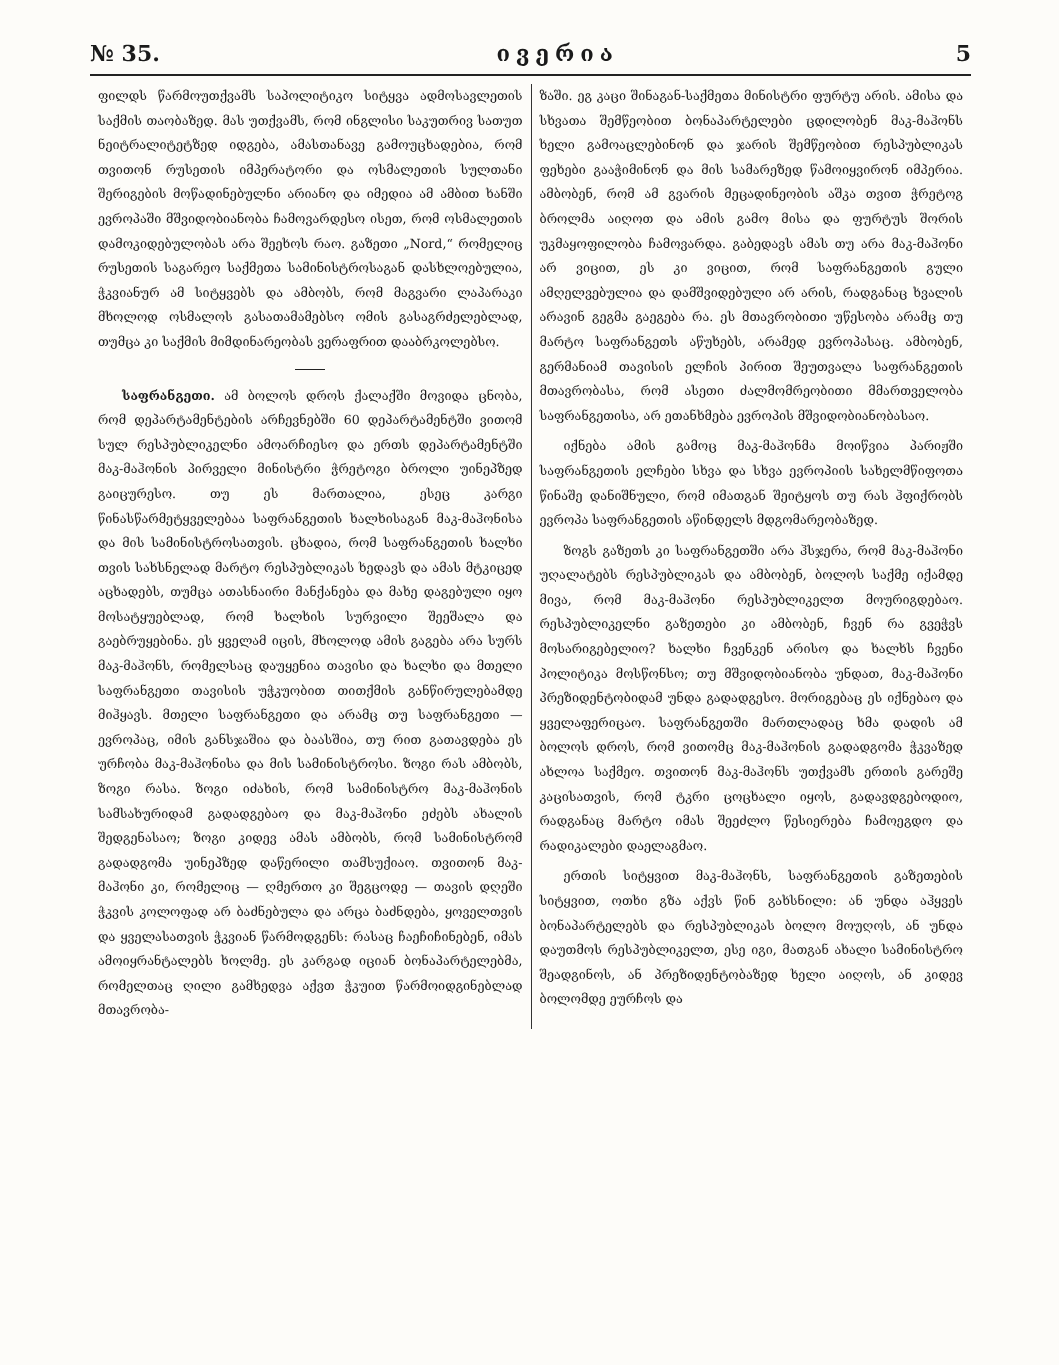№ 35. ივერია 5
ფილდს წარმოუთქვამს საპოლიტიკო სიტყვა ადმოსავლეთის საქმის თაობაზედ. მას უთქვამს, რომ ინგლისი საკუთრივ სათუთ ნეიტრალიტეტზედ იდგება, ამასთანავე გამოუცხადებია, რომ თვითონ რუსეთის იმპერატორი და ოსმალეთის სულთანი შერიგების მოწადინებულნი არიანო და იმედია ამ ამბით ხანში ევროპაში მშვიდობიანობა ჩამოვარდესო ისეთ, რომ ოსმალეთის დამოკიდებულობას არა შეეხოს რაო. გაზეთი „Nord,“ რომელიც რუსეთის საგარეო საქმეთა სამინისტროსაგან დასხლოებულია, ჭკვიანურ ამ სიტყვებს და ამბობს, რომ მაგვარი ლაპარაკი მხოლოდ ოსმალოს გასათამამებსო ომის გასაგრძელებლად, თუმცა კი საქმის მიმდინარეობას ვერაფრით დააბრკოლებსო.
საფრანგეთი. ამ ბოლოს დროს ქალაქში მოვიდა ცნობა, რომ დეპარტამენტების არჩევნებში 60 დეპარტამენტში ვითომ სულ რესპუბლიკელნი ამოარჩიესო და ერთს დეპარტამენტში მაკ-მაჰონის პირველი მინისტრი ჭრეტოგი ბროლი უინეპზედ გაიცურესო. თუ ეს მართალია, ესეც კარგი წინასწარმეტყველებაა საფრანგეთის ხალხისაგან მაკ-მაჰონისა და მის სამინისტროსათვის. ცხადია, რომ საფრანგეთის ხალხი თვის სახსნელად მარტო რესპუბლიკას ხედავს და ამას მტკიცედ აცხადებს, თუმცა ათასნაირი მანქანება და მახე დაგებული იყო მოსატყუებლად, რომ ხალხის სურვილი შეეშალა და გაებრუყებინა. ეს ყველამ იცის, მხოლოდ ამის გაგება არა სურს მაკ-მაჰონს, რომელსაც დაუყენია თავისი და ხალხი და მთელი საფრანგეთი თავისის უჭკუობით თითქმის განწირულებამდე მიჰყავს. მთელი საფრანგეთი და არამც თუ საფრანგეთი — ევროპაც, იმის განსჯაშია და ბაასშია, თუ რით გათავდება ეს ურჩობა მაკ-მაჰონისა და მის სამინისტროსი. ზოგი რას ამბობს, ზოგი რასა. ზოგი იძახის, რომ სამინისტრო მაკ-მაჰონის სამსახურიდამ გადადგებაო და მაკ-მაჰონი ეძებს ახალის შედგენასაო; ზოგი კიდევ ამას ამბობს, რომ სამინისტრომ გადადგომა უინეპზედ დაწერილი თამსუქიაო. თვითონ მაკ-მაჰონი კი, რომელიც — ღმერთო კი შეგცოდე — თავის დღეში ჭკვის კოლოფად არ ბაძნებულა და არცა ბაძნდება, ყოველთვის და ყველასათვის ჭკვიან წარმოდგენს: რასაც ჩაეჩიჩინებენ, იმას ამოიყრანტალებს ხოლმე. ეს კარგად იციან ბონაპარტელებმა, რომელთაც ღილი გამხედვა აქვთ ჭკუით წარმოიდგინებლად მთავრობა-
ზაში. ეგ კაცი შინაგან-საქმეთა მინისტრი ფურტუ არის. ამისა და სხვათა შემწეობით ბონაპარტელები ცდილობენ მაკ-მაჰონს ხელი გამოაცლებინონ და ჯარის შემწეობით რესპუბლიკას ფეხები გააჭიმინონ და მის სამარეზედ წამოიყვირონ იმპერია. ამბობენ, რომ ამ გვარის მეცადინეობის აშკა თვით ჭრეტოგ ბროლმა აიღოთ და ამის გამო მისა და ფურტუს შორის უკმაყოფილობა ჩამოვარდა. გაბედავს ამას თუ არა მაკ-მაჰონი არ ვიცით, ეს კი ვიცით, რომ საფრანგეთის გული ამღელვებულია და დამშვიდებული არ არის, რადგანაც ხვალის არავინ გეგმა გაეგება რა. ეს მთავრობითი უწესობა არამც თუ მარტო საფრანგეთს აწუხებს, არამედ ევროპასაც. ამბობენ, გერმანიამ თავისის ელჩის პირით შეუთვალა საფრანგეთის მთავრობასა, რომ ასეთი ძალმომრეობითი მმართველობა საფრანგეთისა, არ ეთანხმება ევროპის მშვიდობიანობასაო.
იქნება ამის გამოც მაკ-მაჰონმა მოიწვია პარიჟში საფრანგეთის ელჩები სხვა და სხვა ევროპიის სახელმწიფოთა წინაშე დანიშნული, რომ იმათგან შეიტყოს თუ რას ჰფიქრობს ევროპა საფრანგეთის აწინდელს მდგომარეობაზედ.
ზოგს გაზეთს კი საფრანგეთში არა ჰსჯერა, რომ მაკ-მაჰონი უღალატებს რესპუბლიკას და ამბობენ, ბოლოს საქმე იქამდე მივა, რომ მაკ-მაჰონი რესპუბლიკელთ მოურიგდებაო. რესპუბლიკელნი გაზეთები კი ამბობენ, ჩვენ რა გვეჭვს მოსარიგებელიო? ხალხი ჩვენკენ არისო და ხალხს ჩვენი პოლიტიკა მოსწონსო; თუ მშვიდობიანობა უნდათ, მაკ-მაჰონი პრეზიდენტობიდამ უნდა გადადგესო. მორიგებაც ეს იქნებაო და ყველაფერიცაო. საფრანგეთში მართლადაც ხმა დადის ამ ბოლოს დროს, რომ ვითომც მაკ-მაჰონის გადადგომა ჭკვაზედ ახლოა საქმეო. თვითონ მაკ-მაჰონს უთქვამს ერთის გარეშე კაცისათვის, რომ ტკრი ცოცხალი იყოს, გადავდგებოდიო, რადგანაც მარტო იმას შეეძლო წესიერება ჩამოეგდო და რადიკალები დაელაგმაო.
ერთის სიტყვით მაკ-მაჰონს, საფრანგეთის გაზეთების სიტყვით, ოთხი გზა აქვს წინ გახსნილი: ან უნდა აჰყვეს ბონაპარტელებს და რესპუბლიკას ბოლო მოუღოს, ან უნდა დაუთმოს რესპუბლიკელთ, ესე იგი, მათგან ახალი სამინისტრო შეადგინოს, ან პრეზიდენტობაზედ ხელი აიღოს, ან კიდევ ბოლომდე ეურჩოს და